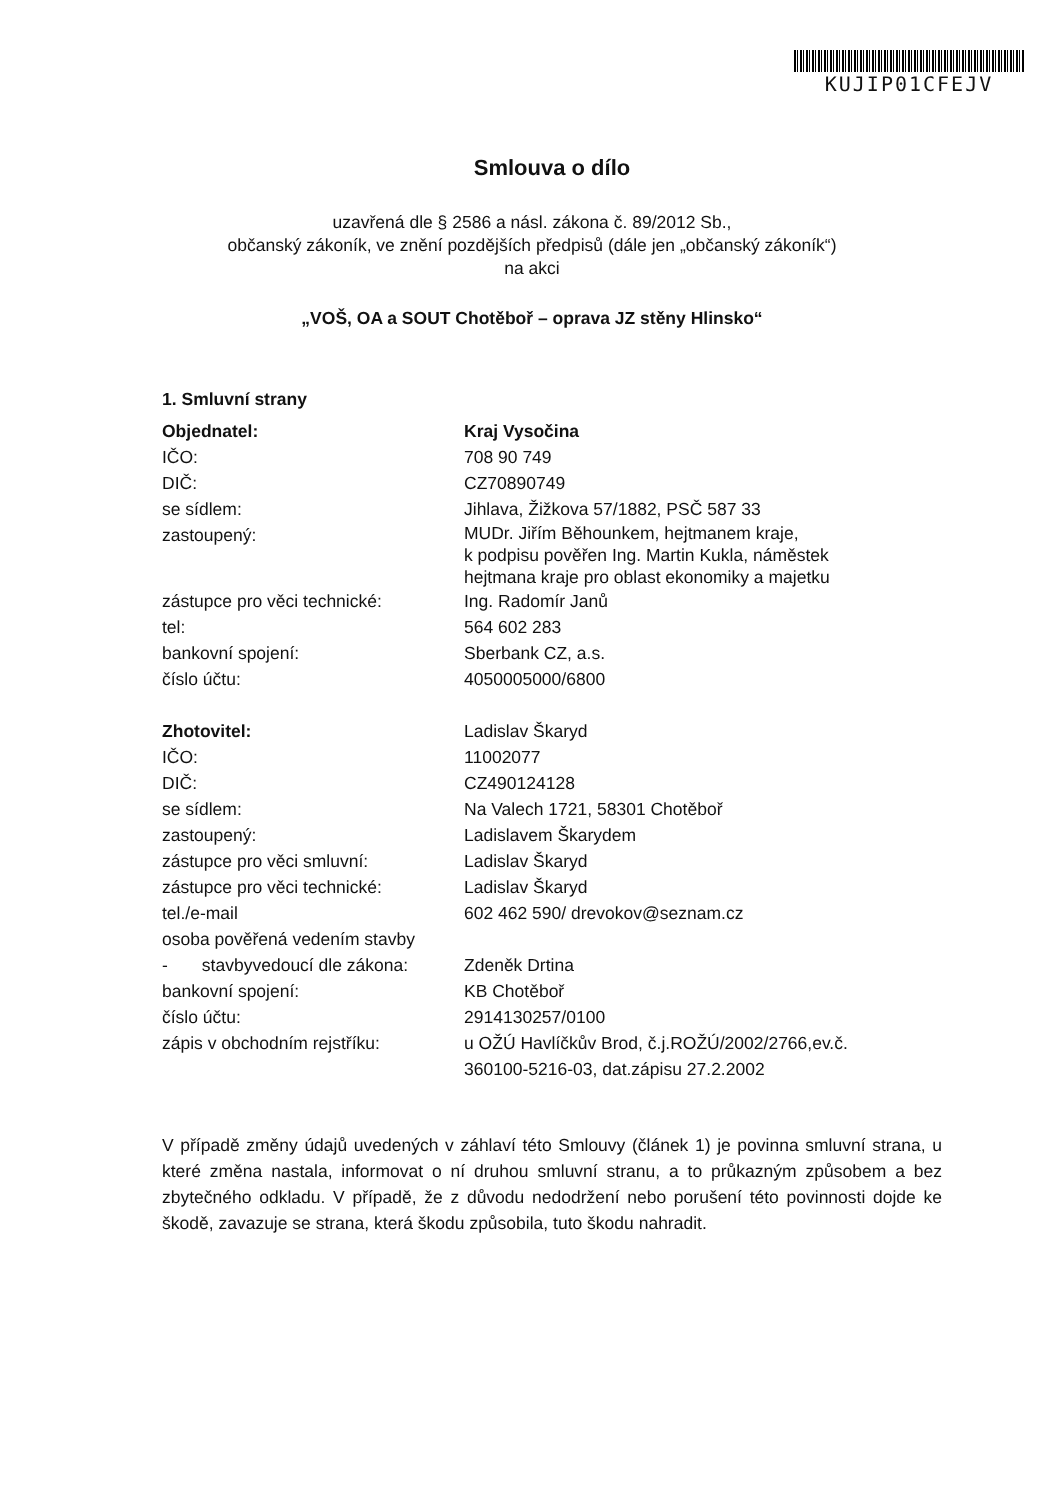KUJIP01CFEJV
Smlouva o dílo
uzavřená dle § 2586 a násl. zákona č. 89/2012 Sb.,
občanský zákoník, ve znění pozdějších předpisů (dále jen „občanský zákoník“)
na akci
„VOŠ, OA a SOUT Chotěboř – oprava JZ stěny Hlinsko“
1. Smluvní strany
| Objednatel: | Kraj Vysočina |
| IČO: | 708 90 749 |
| DIČ: | CZ70890749 |
| se sídlem: | Jihlava, Žižkova 57/1882, PSČ 587 33 |
| zastoupený: | MUDr. Jiřím Běhounkem, hejtmanem kraje, k podpisu pověřen Ing. Martin Kukla, náměstek hejtmana kraje pro oblast ekonomiky a majetku |
| zástupce pro věci technické: | Ing. Radomír Janů |
| tel: | 564 602 283 |
| bankovní spojení: | Sberbank CZ, a.s. |
| číslo účtu: | 4050005000/6800 |
| Zhotovitel: | Ladislav Škaryd |
| IČO: | 11002077 |
| DIČ: | CZ490124128 |
| se sídlem: | Na Valech 1721, 58301 Chotěboř |
| zastoupený: | Ladislavem Škarydem |
| zástupce pro věci smluvní: | Ladislav Škaryd |
| zástupce pro věci technické: | Ladislav Škaryd |
| tel./e-mail | 602 462 590/ drevokov@seznam.cz |
| osoba pověřená vedením stavby | |
| - stavbyvedoucí dle zákona: | Zdeněk Drtina |
| bankovní spojení: | KB Chotěboř |
| číslo účtu: | 2914130257/0100 |
| zápis v obchodním rejstříku: | u OŽÚ Havlíčkův Brod, č.j.ROŽÚ/2002/2766,ev.č. 360100-5216-03, dat.zápisu 27.2.2002 |
V případě změny údajů uvedených v záhlaví této Smlouvy (článek 1) je povinna smluvní strana, u které změna nastala, informovat o ní druhou smluvní stranu, a to průkazným způsobem a bez zbytečného odkladu. V případě, že z důvodu nedodržení nebo porušení této povinnosti dojde ke škodě, zavazuje se strana, která škodu způsobila, tuto škodu nahradit.